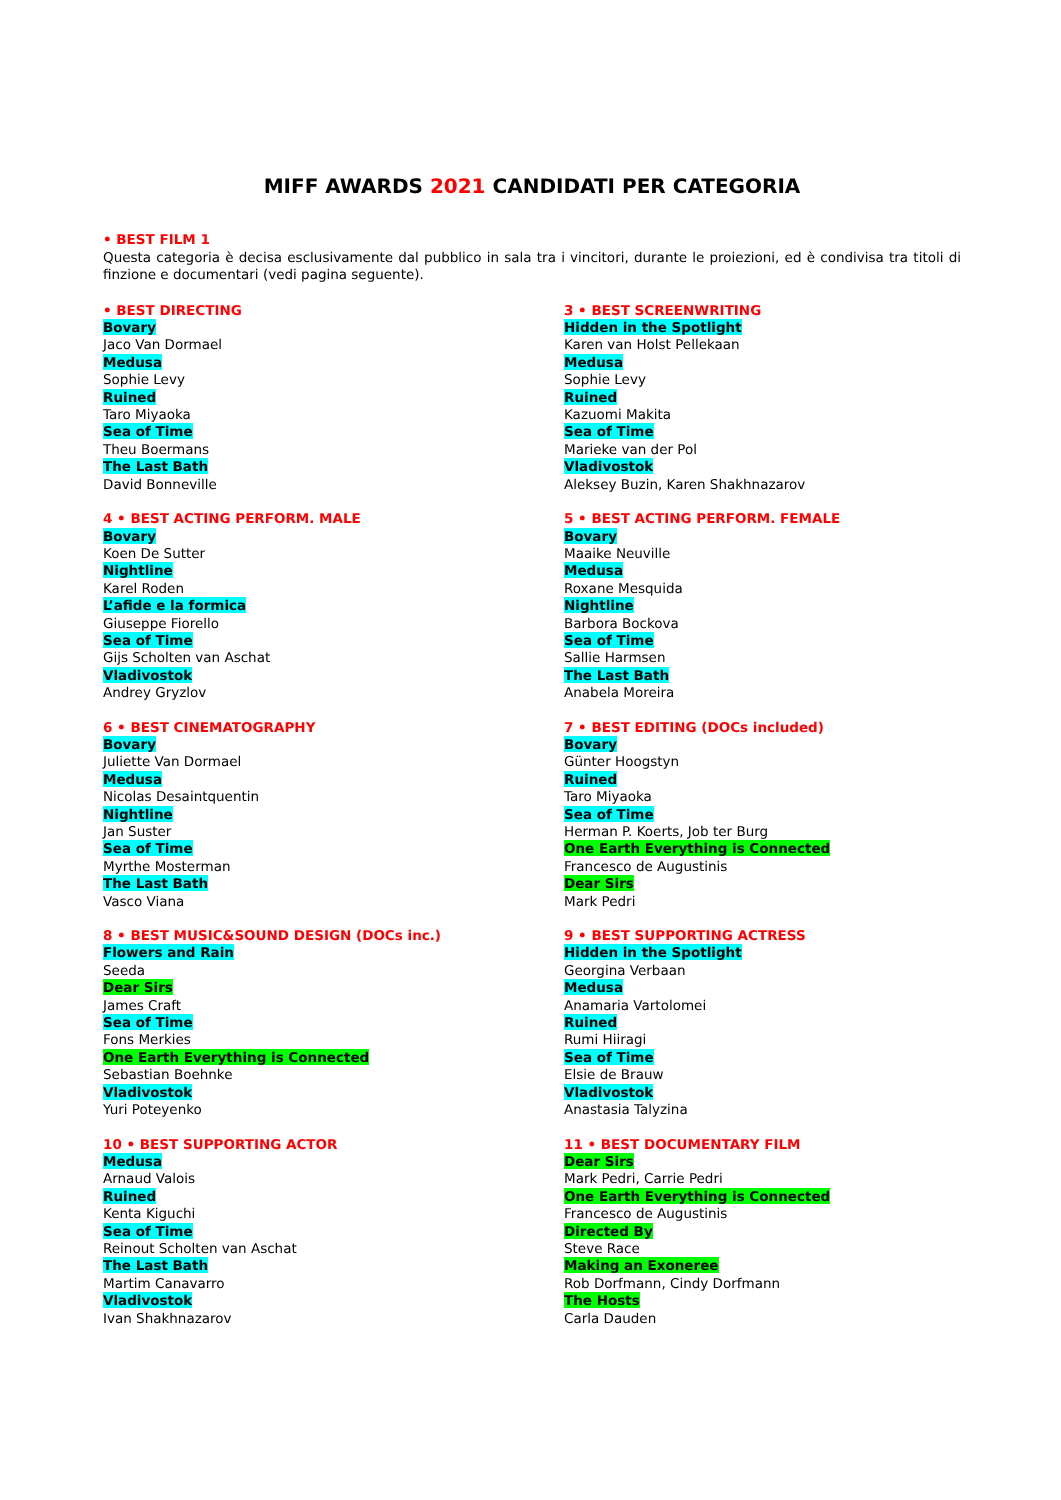MIFF AWARDS 2021 CANDIDATI PER CATEGORIA
• BEST FILM 1
Questa categoria è decisa esclusivamente dal pubblico in sala tra i vincitori, durante le proiezioni, ed è condivisa tra titoli di finzione e documentari (vedi pagina seguente).
• BEST DIRECTING
Bovary
Jaco Van Dormael
Medusa
Sophie Levy
Ruined
Taro Miyaoka
Sea of Time
Theu Boermans
The Last Bath
David Bonneville
3 • BEST SCREENWRITING
Hidden in the Spotlight
Karen van Holst Pellekaan
Medusa
Sophie Levy
Ruined
Kazuomi Makita
Sea of Time
Marieke van der Pol
Vladivostok
Aleksey Buzin, Karen Shakhnazarov
4 • BEST ACTING PERFORM. MALE
Bovary
Koen De Sutter
Nightline
Karel Roden
L’afide e la formica
Giuseppe Fiorello
Sea of Time
Gijs Scholten van Aschat
Vladivostok
Andrey Gryzlov
5 • BEST ACTING PERFORM. FEMALE
Bovary
Maaike Neuville
Medusa
Roxane Mesquida
Nightline
Barbora Bockova
Sea of Time
Sallie Harmsen
The Last Bath
Anabela Moreira
6 • BEST CINEMATOGRAPHY
Bovary
Juliette Van Dormael
Medusa
Nicolas Desaintquentin
Nightline
Jan Suster
Sea of Time
Myrthe Mosterman
The Last Bath
Vasco Viana
7 • BEST EDITING (DOCs included)
Bovary
Günter Hoogstyn
Ruined
Taro Miyaoka
Sea of Time
Herman P. Koerts, Job ter Burg
One Earth Everything is Connected
Francesco de Augustinis
Dear Sirs
Mark Pedri
8 • BEST MUSIC&SOUND DESIGN (DOCs inc.)
Flowers and Rain
Seeda
Dear Sirs
James Craft
Sea of Time
Fons Merkies
One Earth Everything is Connected
Sebastian Boehnke
Vladivostok
Yuri Poteyenko
9 • BEST SUPPORTING ACTRESS
Hidden in the Spotlight
Georgina Verbaan
Medusa
Anamaria Vartolomei
Ruined
Rumi Hiiragi
Sea of Time
Elsie de Brauw
Vladivostok
Anastasia Talyzina
10 • BEST SUPPORTING ACTOR
Medusa
Arnaud Valois
Ruined
Kenta Kiguchi
Sea of Time
Reinout Scholten van Aschat
The Last Bath
Martim Canavarro
Vladivostok
Ivan Shakhnazarov
11 • BEST DOCUMENTARY FILM
Dear Sirs
Mark Pedri, Carrie Pedri
One Earth Everything is Connected
Francesco de Augustinis
Directed By
Steve Race
Making an Exoneree
Rob Dorfmann, Cindy Dorfmann
The Hosts
Carla Dauden